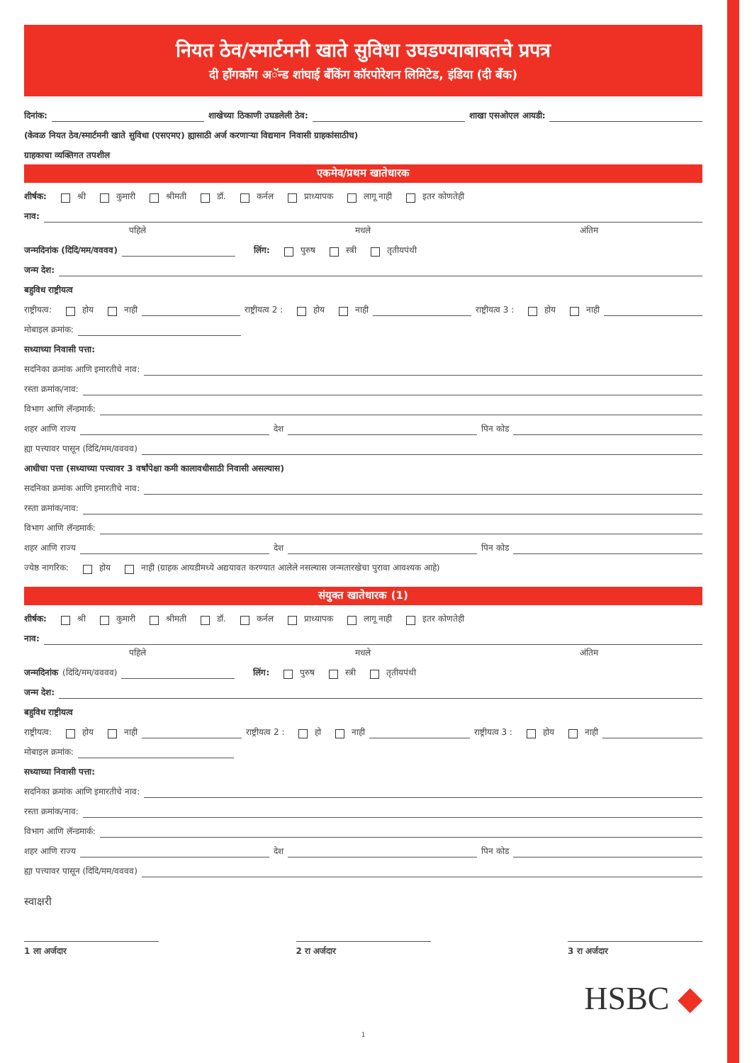नियत ठेव/स्मार्टमनी खाते सुविधा उघडण्याबाबतचे प्रपत्र
दी हाँगकाँग अॅन्ड शांघाई बँकिंग कॉरपोरेशन लिमिटेड, इंडिया (दी बँक)
दिनांक: शाखेच्या ठिकाणी उघडलेली ठेव: शाखा एसओएल आयडी:
(केवळ नियत ठेव/स्मार्टमनी खाते सुविधा (एसएमए) ह्यासाठी अर्ज करणाऱ्या विद्यमान निवासी ग्राहकांसाठीच)
ग्राहकाचा व्यक्तिगत तपशील
एकमेव/प्रथम खातेधारक
शीर्षक: श्री कुमारी श्रीमती डॉ. कर्नल प्राध्यापक लागू नाही इतर कोणतेही
नाव:
पहिले मधले अंतिम
जन्मदिनांक (दिदि/मम/वववव) लिंग: पुरुष स्त्री तृतीयपंथी
जन्म देश:
बहुविध राष्ट्रीयत्व
राष्ट्रीयत्व: होय नाही राष्ट्रीयत्व 2 : होय नाही राष्ट्रीयत्व 3 : होय नाही
मोबाइल क्रमांक:
सध्याच्या निवासी पत्ता:
सदनिका क्रमांक आणि इमारतीचे नाव:
रस्ता क्रमांक/नाव:
विभाग आणि लॅन्डमार्क:
शहर आणि राज्य देश पिन कोड
ह्या पत्त्यावर पासून (दिदि/मम/वववव)
आधीचा पत्ता (सध्याच्या पत्त्यावर 3 वर्षांपेक्षा कमी कालावधीसाठी निवासी असल्यास)
सदनिका क्रमांक आणि इमारतीचे नाव:
रस्ता क्रमांक/नाव:
विभाग आणि लॅन्डमार्क:
शहर आणि राज्य देश पिन कोड
ज्येष्ठ नागरिक: होय नाही (ग्राहक आयडीमध्ये अद्ययावत करण्यात आलेले नसल्यास जन्मतारखेचा पुरावा आवश्यक आहे)
संयुक्त खातेधारक (1)
शीर्षक: श्री कुमारी श्रीमती डॉ. कर्नल प्राध्यापक लागू नाही इतर कोणतेही
नाव:
पहिले मधले अंतिम
जन्मदिनांक (दिदि/मम/वववव) लिंग: पुरुष स्त्री तृतीयपंथी
जन्म देश:
बहुविध राष्ट्रीयत्व
राष्ट्रीयत्व: होय नाही राष्ट्रीयत्व 2 : हो नाही राष्ट्रीयत्व 3 : होय नाही
मोबाइल क्रमांक:
सध्याच्या निवासी पत्ता:
सदनिका क्रमांक आणि इमारतीचे नाव:
रस्ता क्रमांक/नाव:
विभाग आणि लॅन्डमार्क:
शहर आणि राज्य देश पिन कोड
ह्या पत्त्यावर पासून (दिदि/मम/वववव)
स्वाक्षरी
1 ला अर्जदार 2 रा अर्जदार 3 रा अर्जदार
HSBC ◆
1